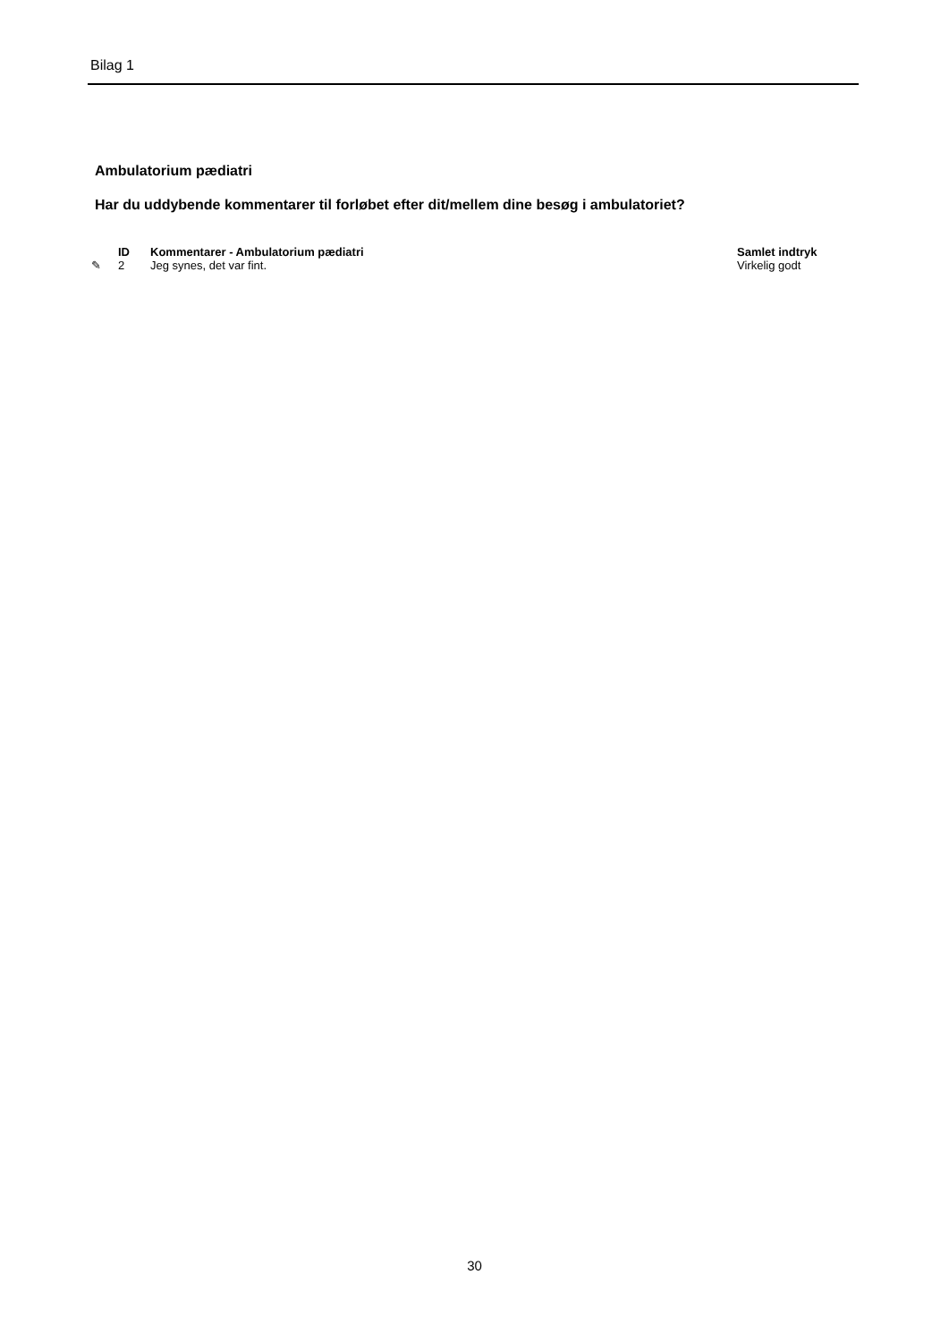Bilag 1
Ambulatorium pædiatri
Har du uddybende kommentarer til forløbet efter dit/mellem dine besøg i ambulatoriet?
| | ID | Kommentarer - Ambulatorium pædiatri | Samlet indtryk |
| --- | --- | --- | --- |
| ✎ | 2 | Jeg synes, det var fint. | Virkelig godt |
30